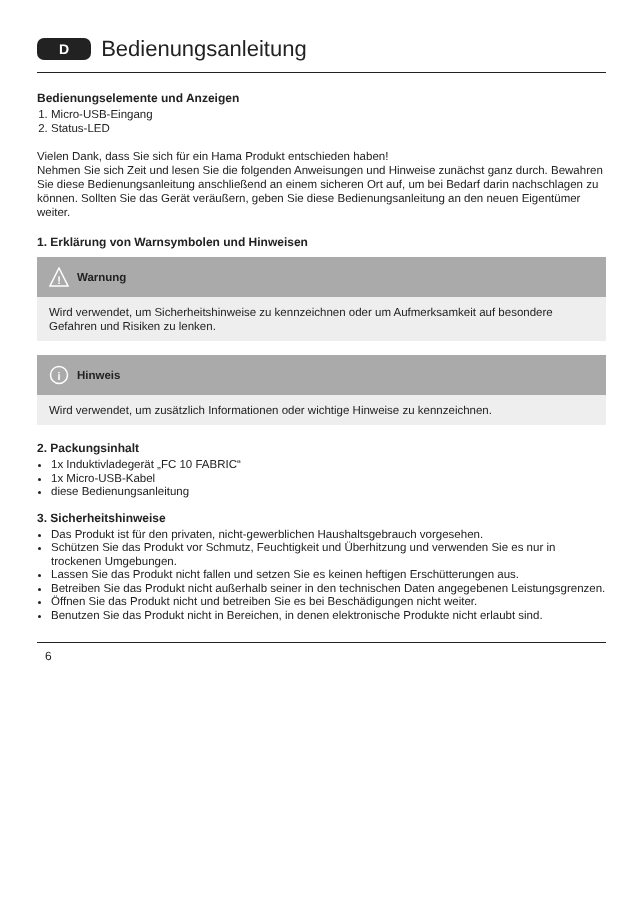D Bedienungsanleitung
Bedienungselemente und Anzeigen
1. Micro-USB-Eingang
2. Status-LED
Vielen Dank, dass Sie sich für ein Hama Produkt entschieden haben!
Nehmen Sie sich Zeit und lesen Sie die folgenden Anweisungen und Hinweise zunächst ganz durch. Bewahren Sie diese Bedienungsanleitung anschließend an einem sicheren Ort auf, um bei Bedarf darin nachschlagen zu können. Sollten Sie das Gerät veräußern, geben Sie diese Bedienungsanleitung an den neuen Eigentümer weiter.
1. Erklärung von Warnsymbolen und Hinweisen
!
Warnung
Wird verwendet, um Sicherheitshinweise zu kennzeichnen oder um Aufmerksamkeit auf besondere Gefahren und Risiken zu lenken.
i
Hinweis
Wird verwendet, um zusätzlich Informationen oder wichtige Hinweise zu kennzeichnen.
2. Packungsinhalt
1x Induktivladegerät „FC 10 FABRIC“
1x Micro-USB-Kabel
diese Bedienungsanleitung
3. Sicherheitshinweise
Das Produkt ist für den privaten, nicht-gewerblichen Haushaltsgebrauch vorgesehen.
Schützen Sie das Produkt vor Schmutz, Feuchtigkeit und Überhitzung und verwenden Sie es nur in trockenen Umgebungen.
Lassen Sie das Produkt nicht fallen und setzen Sie es keinen heftigen Erschütterungen aus.
Betreiben Sie das Produkt nicht außerhalb seiner in den technischen Daten angegebenen Leistungsgrenzen.
Öffnen Sie das Produkt nicht und betreiben Sie es bei Beschädigungen nicht weiter.
Benutzen Sie das Produkt nicht in Bereichen, in denen elektronische Produkte nicht erlaubt sind.
6